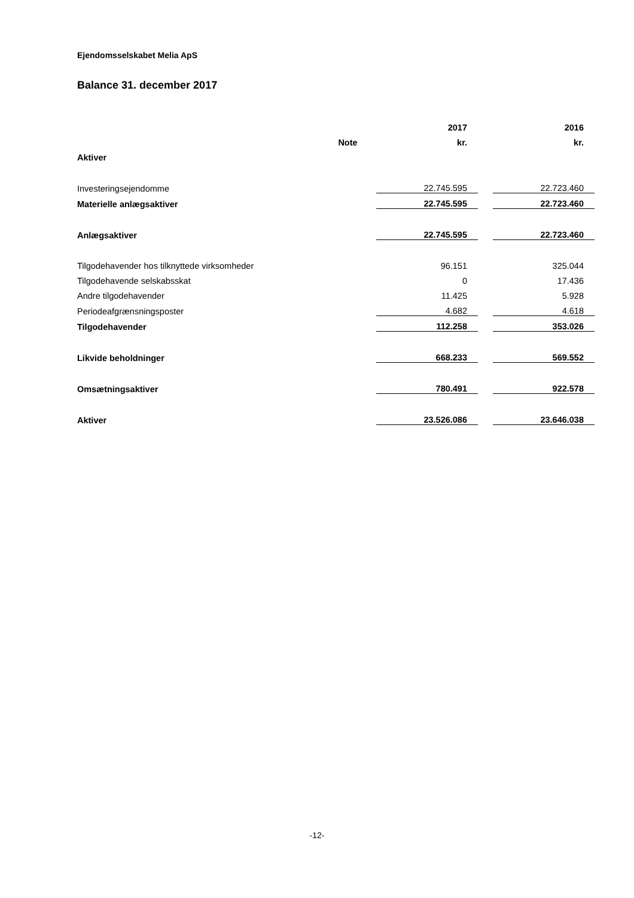Ejendomsselskabet Melia ApS
Balance 31. december 2017
| | | 2017 | | 2016 |
| | Note | kr. | | kr. |
| Aktiver | | | | |
| Investeringsejendomme | | 22.745.595 | | 22.723.460 |
| Materielle anlægsaktiver | | 22.745.595 | | 22.723.460 |
| Anlægsaktiver | | 22.745.595 | | 22.723.460 |
| Tilgodehavender hos tilknyttede virksomheder | | 96.151 | | 325.044 |
| Tilgodehavende selskabsskat | | 0 | | 17.436 |
| Andre tilgodehavender | | 11.425 | | 5.928 |
| Periodeafgrænsningsposter | | 4.682 | | 4.618 |
| Tilgodehavender | | 112.258 | | 353.026 |
| Likvide beholdninger | | 668.233 | | 569.552 |
| Omsætningsaktiver | | 780.491 | | 922.578 |
| Aktiver | | 23.526.086 | | 23.646.038 |
-12-